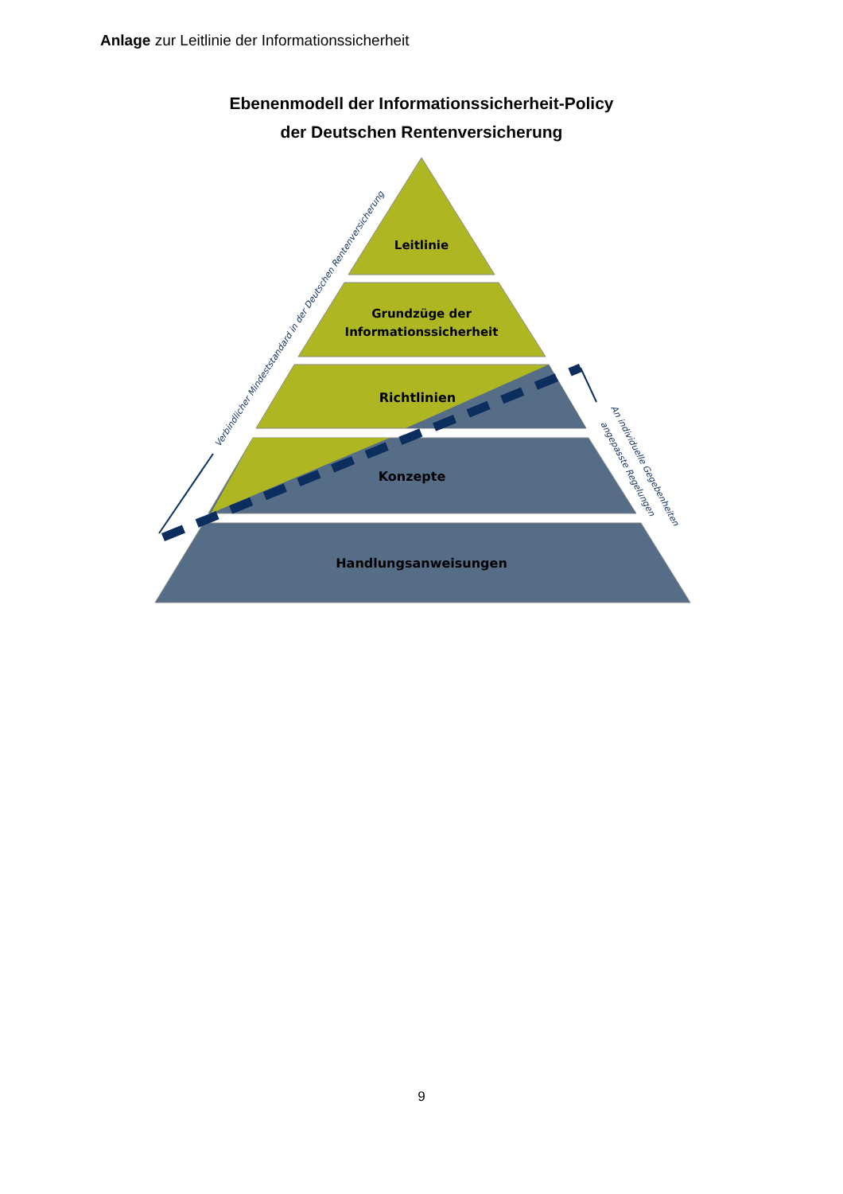Anlage zur Leitlinie der Informationssicherheit
Ebenenmodell der Informationssicherheit-Policy
der Deutschen Rentenversicherung
Leitlinie
Grundzüge der
Informationssicherheit
Richtlinien
Konzepte
Handlungsanweisungen
Verbindlicher Mindeststandard in der Deutschen Rentenversicherung
An individuelle Gegebenheiten
angepasste Regelungen
9